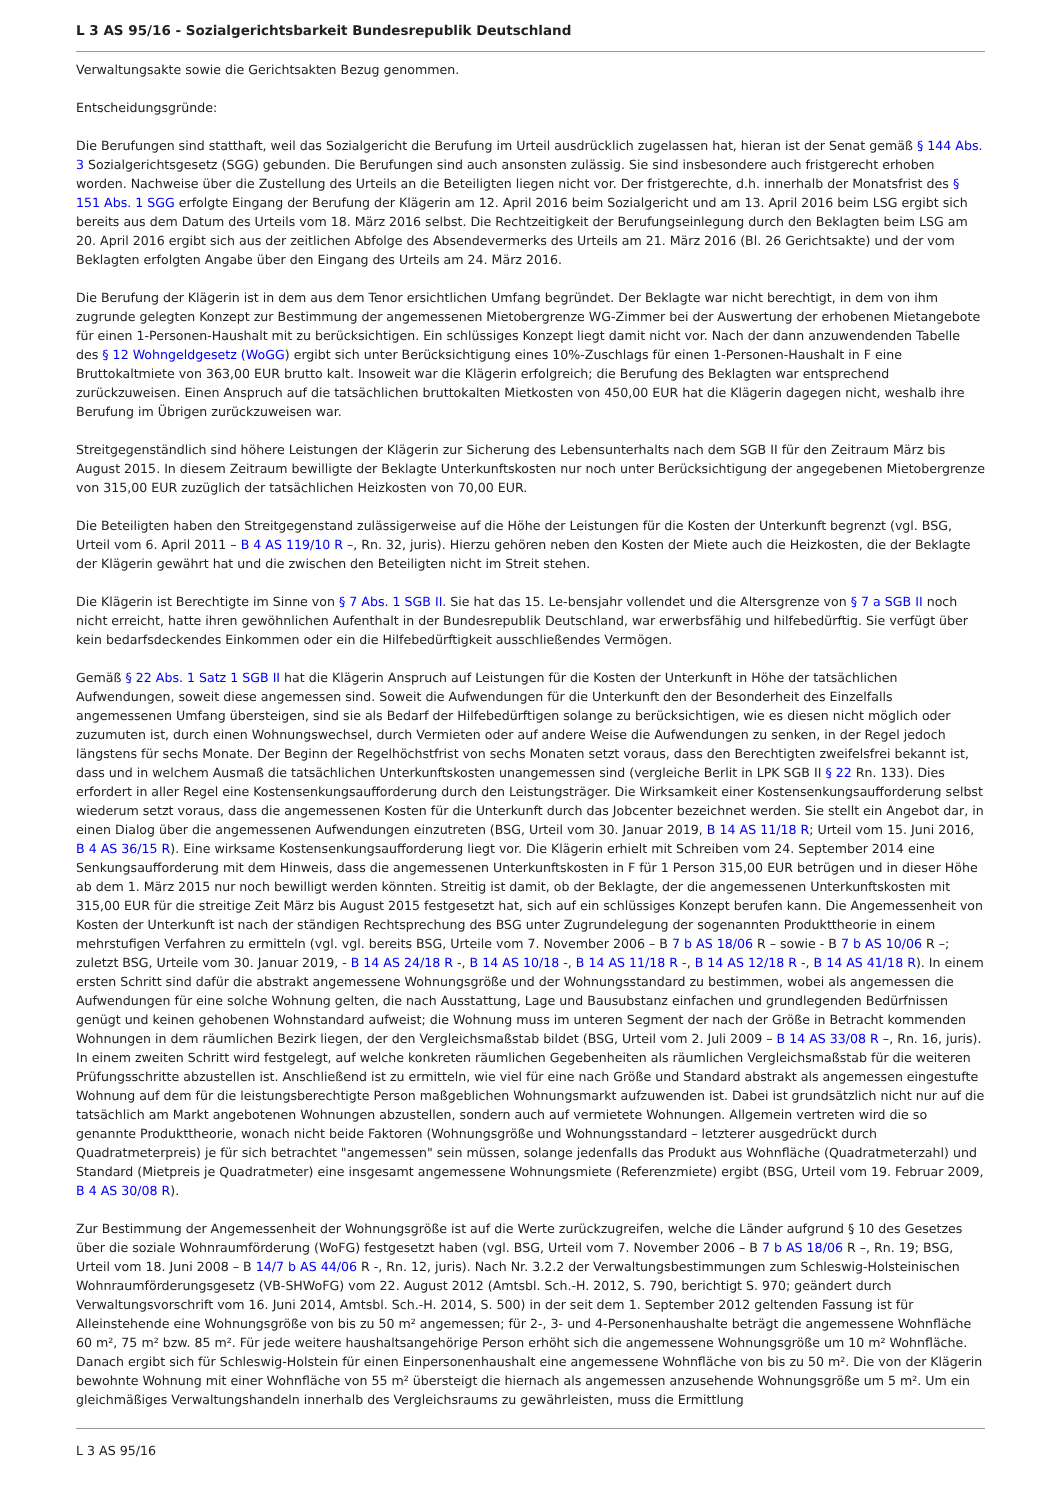L 3 AS 95/16 - Sozialgerichtsbarkeit Bundesrepublik Deutschland
Verwaltungsakte sowie die Gerichtsakten Bezug genommen.
Entscheidungsgründe:
Die Berufungen sind statthaft, weil das Sozialgericht die Berufung im Urteil ausdrücklich zugelassen hat, hieran ist der Senat gemäß § 144 Abs. 3 Sozialgerichtsgesetz (SGG) gebunden. Die Berufungen sind auch ansonsten zulässig. Sie sind insbesondere auch fristgerecht erhoben worden. Nachweise über die Zustellung des Urteils an die Beteiligten liegen nicht vor. Der fristgerechte, d.h. innerhalb der Monatsfrist des § 151 Abs. 1 SGG erfolgte Eingang der Berufung der Klägerin am 12. April 2016 beim Sozialgericht und am 13. April 2016 beim LSG ergibt sich bereits aus dem Datum des Urteils vom 18. März 2016 selbst. Die Rechtzeitigkeit der Berufungseinlegung durch den Beklagten beim LSG am 20. April 2016 ergibt sich aus der zeitlichen Abfolge des Absendevermerks des Urteils am 21. März 2016 (Bl. 26 Gerichtsakte) und der vom Beklagten erfolgten Angabe über den Eingang des Urteils am 24. März 2016.
Die Berufung der Klägerin ist in dem aus dem Tenor ersichtlichen Umfang begründet. Der Beklagte war nicht berechtigt, in dem von ihm zugrunde gelegten Konzept zur Bestimmung der angemessenen Mietobergrenze WG-Zimmer bei der Auswertung der erhobenen Mietangebote für einen 1-Personen-Haushalt mit zu berücksichtigen. Ein schlüssiges Konzept liegt damit nicht vor. Nach der dann anzuwendenden Tabelle des § 12 Wohngeldgesetz (WoGG) ergibt sich unter Berücksichtigung eines 10%-Zuschlags für einen 1-Personen-Haushalt in F eine Bruttokaltmiete von 363,00 EUR brutto kalt. Insoweit war die Klägerin erfolgreich; die Berufung des Beklagten war entsprechend zurückzuweisen. Einen Anspruch auf die tatsächlichen bruttokalten Mietkosten von 450,00 EUR hat die Klägerin dagegen nicht, weshalb ihre Berufung im Übrigen zurückzuweisen war.
Streitgegenständlich sind höhere Leistungen der Klägerin zur Sicherung des Lebensunterhalts nach dem SGB II für den Zeitraum März bis August 2015. In diesem Zeitraum bewilligte der Beklagte Unterkunftskosten nur noch unter Berücksichtigung der angegebenen Mietobergrenze von 315,00 EUR zuzüglich der tatsächlichen Heizkosten von 70,00 EUR.
Die Beteiligten haben den Streitgegenstand zulässigerweise auf die Höhe der Leistungen für die Kosten der Unterkunft begrenzt (vgl. BSG, Urteil vom 6. April 2011 – B 4 AS 119/10 R –, Rn. 32, juris). Hierzu gehören neben den Kosten der Miete auch die Heizkosten, die der Beklagte der Klägerin gewährt hat und die zwischen den Beteiligten nicht im Streit stehen.
Die Klägerin ist Berechtigte im Sinne von § 7 Abs. 1 SGB II. Sie hat das 15. Le-bensjahr vollendet und die Altersgrenze von § 7 a SGB II noch nicht erreicht, hatte ihren gewöhnlichen Aufenthalt in der Bundesrepublik Deutschland, war erwerbsfähig und hilfebedürftig. Sie verfügt über kein bedarfsdeckendes Einkommen oder ein die Hilfebedürftigkeit ausschließendes Vermögen.
Gemäß § 22 Abs. 1 Satz 1 SGB II hat die Klägerin Anspruch auf Leistungen für die Kosten der Unterkunft in Höhe der tatsächlichen Aufwendungen, soweit diese angemessen sind. Soweit die Aufwendungen für die Unterkunft den der Besonderheit des Einzelfalls angemessenen Umfang übersteigen, sind sie als Bedarf der Hilfebedürftigen solange zu berücksichtigen, wie es diesen nicht möglich oder zuzumuten ist, durch einen Wohnungswechsel, durch Vermieten oder auf andere Weise die Aufwendungen zu senken, in der Regel jedoch längstens für sechs Monate. Der Beginn der Regelhöchstfrist von sechs Monaten setzt voraus, dass den Berechtigten zweifelsfrei bekannt ist, dass und in welchem Ausmaß die tatsächlichen Unterkunftskosten unangemessen sind (vergleiche Berlit in LPK SGB II § 22 Rn. 133). Dies erfordert in aller Regel eine Kostensenkungsaufforderung durch den Leistungsträger. Die Wirksamkeit einer Kostensenkungsaufforderung selbst wiederum setzt voraus, dass die angemessenen Kosten für die Unterkunft durch das Jobcenter bezeichnet werden. Sie stellt ein Angebot dar, in einen Dialog über die angemessenen Aufwendungen einzutreten (BSG, Urteil vom 30. Januar 2019, B 14 AS 11/18 R; Urteil vom 15. Juni 2016, B 4 AS 36/15 R). Eine wirksame Kostensenkungsaufforderung liegt vor. Die Klägerin erhielt mit Schreiben vom 24. September 2014 eine Senkungsaufforderung mit dem Hinweis, dass die angemessenen Unterkunftskosten in F für 1 Person 315,00 EUR betrügen und in dieser Höhe ab dem 1. März 2015 nur noch bewilligt werden könnten. Streitig ist damit, ob der Beklagte, der die angemessenen Unterkunftskosten mit 315,00 EUR für die streitige Zeit März bis August 2015 festgesetzt hat, sich auf ein schlüssiges Konzept berufen kann. Die Angemessenheit von Kosten der Unterkunft ist nach der ständigen Rechtsprechung des BSG unter Zugrundelegung der sogenannten Produkttheorie in einem mehrstufigen Verfahren zu ermitteln (vgl. vgl. bereits BSG, Urteile vom 7. November 2006 – B 7 b AS 18/06 R – sowie - B 7 b AS 10/06 R –; zuletzt BSG, Urteile vom 30. Januar 2019, - B 14 AS 24/18 R -, B 14 AS 10/18 -, B 14 AS 11/18 R -, B 14 AS 12/18 R -, B 14 AS 41/18 R). In einem ersten Schritt sind dafür die abstrakt angemessene Wohnungsgröße und der Wohnungsstandard zu bestimmen, wobei als angemessen die Aufwendungen für eine solche Wohnung gelten, die nach Ausstattung, Lage und Bausubstanz einfachen und grundlegenden Bedürfnissen genügt und keinen gehobenen Wohnstandard aufweist; die Wohnung muss im unteren Segment der nach der Größe in Betracht kommenden Wohnungen in dem räumlichen Bezirk liegen, der den Vergleichsmaßstab bildet (BSG, Urteil vom 2. Juli 2009 – B 14 AS 33/08 R –, Rn. 16, juris). In einem zweiten Schritt wird festgelegt, auf welche konkreten räumlichen Gegebenheiten als räumlichen Vergleichsmaßstab für die weiteren Prüfungsschritte abzustellen ist. Anschließend ist zu ermitteln, wie viel für eine nach Größe und Standard abstrakt als angemessen eingestufte Wohnung auf dem für die leistungsberechtigte Person maßgeblichen Wohnungsmarkt aufzuwenden ist. Dabei ist grundsätzlich nicht nur auf die tatsächlich am Markt angebotenen Wohnungen abzustellen, sondern auch auf vermietete Wohnungen. Allgemein vertreten wird die so genannte Produkttheorie, wonach nicht beide Faktoren (Wohnungsgröße und Wohnungsstandard – letzterer ausgedrückt durch Quadratmeterpreis) je für sich betrachtet "angemessen" sein müssen, solange jedenfalls das Produkt aus Wohnfläche (Quadratmeterzahl) und Standard (Mietpreis je Quadratmeter) eine insgesamt angemessene Wohnungsmiete (Referenzmiete) ergibt (BSG, Urteil vom 19. Februar 2009, B 4 AS 30/08 R).
Zur Bestimmung der Angemessenheit der Wohnungsgröße ist auf die Werte zurückzugreifen, welche die Länder aufgrund § 10 des Gesetzes über die soziale Wohnraumförderung (WoFG) festgesetzt haben (vgl. BSG, Urteil vom 7. November 2006 – B 7 b AS 18/06 R –, Rn. 19; BSG, Urteil vom 18. Juni 2008 – B 14/7 b AS 44/06 R -, Rn. 12, juris). Nach Nr. 3.2.2 der Verwaltungsbestimmungen zum Schleswig-Holsteinischen Wohnraumförderungsgesetz (VB-SHWoFG) vom 22. August 2012 (Amtsbl. Sch.-H. 2012, S. 790, berichtigt S. 970; geändert durch Verwaltungsvorschrift vom 16. Juni 2014, Amtsbl. Sch.-H. 2014, S. 500) in der seit dem 1. September 2012 geltenden Fassung ist für Alleinstehende eine Wohnungsgröße von bis zu 50 m² angemessen; für 2-, 3- und 4-Personenhaushalte beträgt die angemessene Wohnfläche 60 m², 75 m² bzw. 85 m². Für jede weitere haushaltsangehörige Person erhöht sich die angemessene Wohnungsgröße um 10 m² Wohnfläche. Danach ergibt sich für Schleswig-Holstein für einen Einpersonenhaushalt eine angemessene Wohnfläche von bis zu 50 m². Die von der Klägerin bewohnte Wohnung mit einer Wohnfläche von 55 m² übersteigt die hiernach als angemessen anzusehende Wohnungsgröße um 5 m². Um ein gleichmäßiges Verwaltungshandeln innerhalb des Vergleichsraums zu gewährleisten, muss die Ermittlung
L 3 AS 95/16